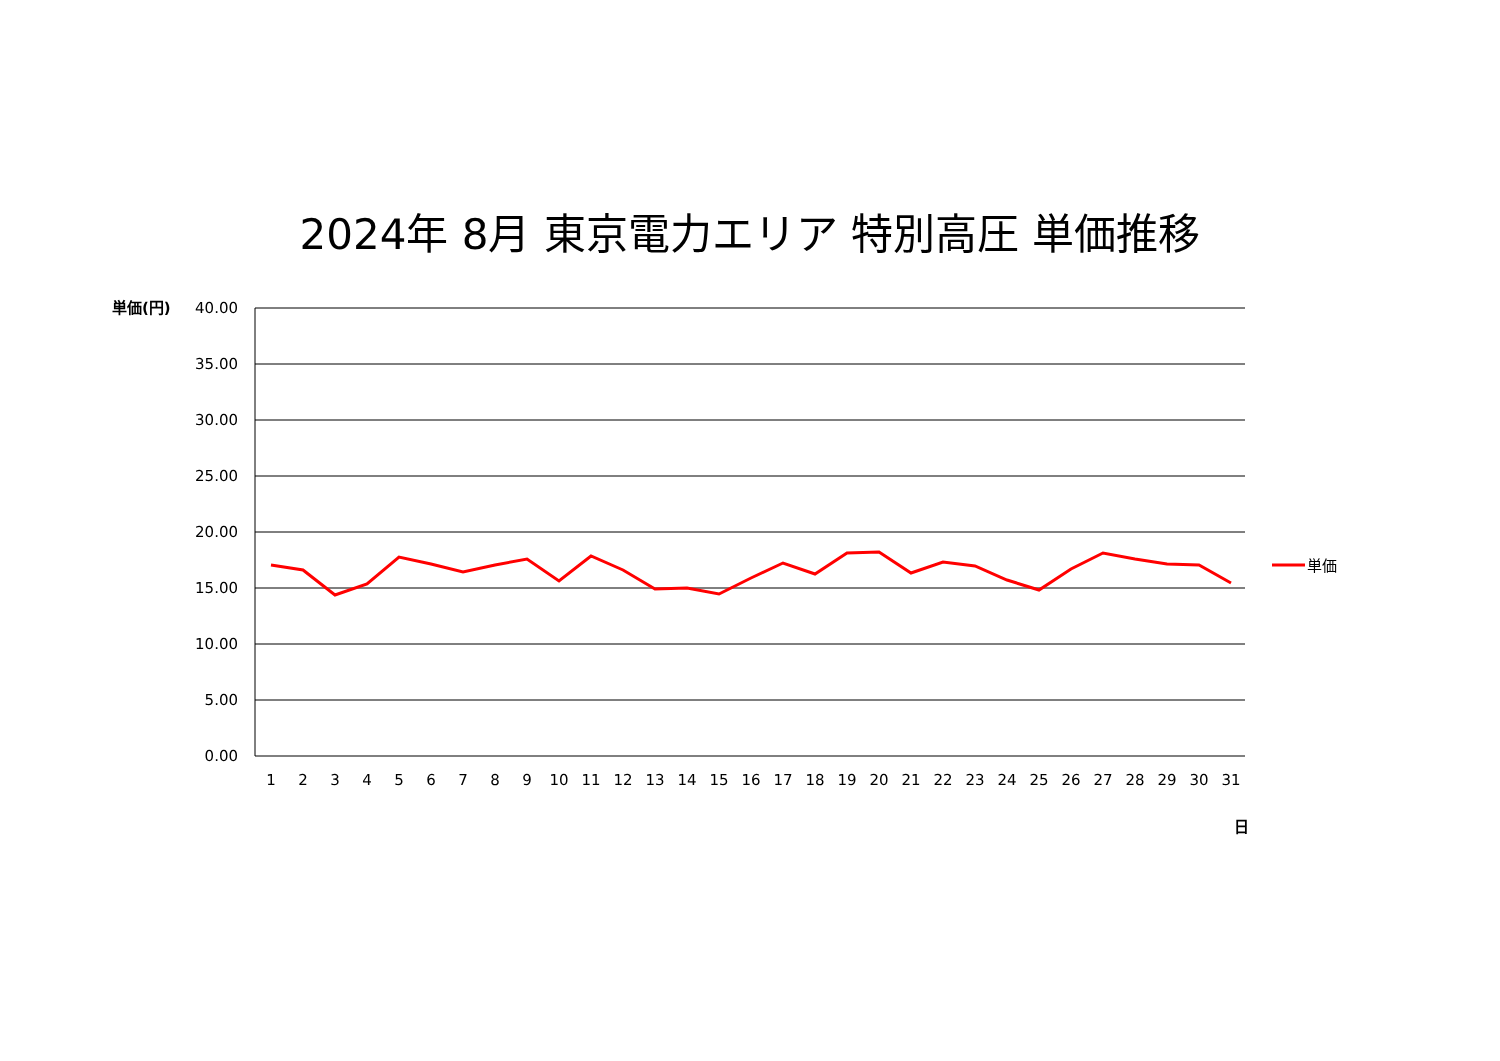2024年 8月 東京電力エリア 特別高圧 単価推移
40.00
35.00
30.00
25.00
20.00
15.00
10.00
5.00
0.00
単価(円)
1
2
3
4
5
6
7
8
9
10
11
12
13
14
15
16
17
18
19
20
21
22
23
24
25
26
27
28
29
30
31
日
単価